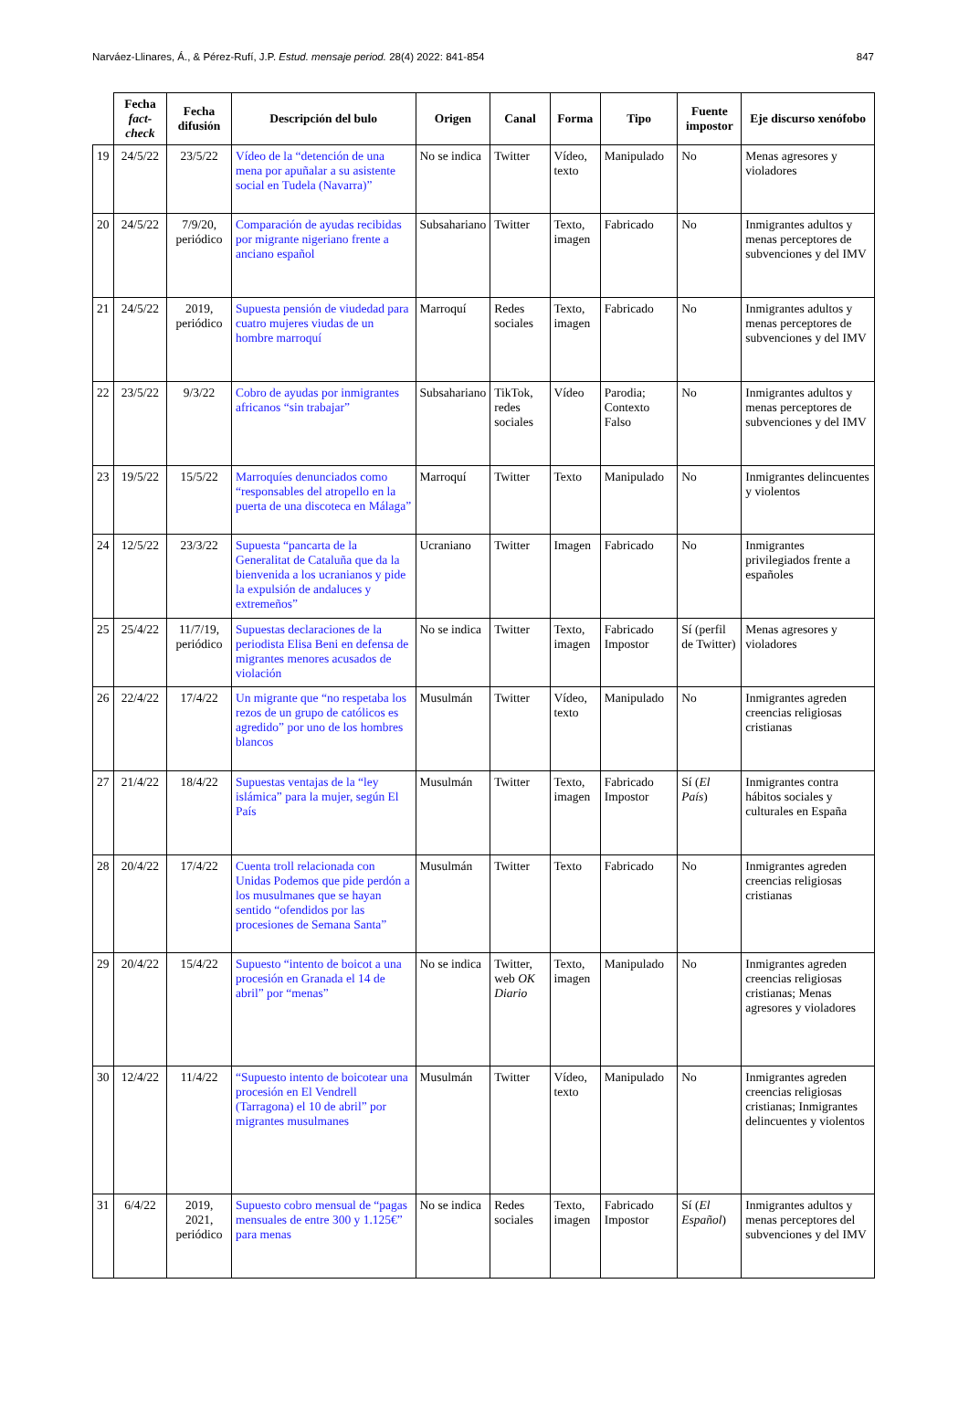Narváez-Llinares, Á., & Pérez-Rufí, J.P. Estud. mensaje period. 28(4) 2022: 841-854 847
| | Fecha fact-check | Fecha difusión | Descripción del bulo | Origen | Canal | Forma | Tipo | Fuente impostor | Eje discurso xenófobo |
| --- | --- | --- | --- | --- | --- | --- | --- | --- | --- |
| 19 | 24/5/22 | 23/5/22 | Vídeo de la “detención de una mena por apuñalar a su asistente social en Tudela (Navarra)” | No se indica | Twitter | Vídeo, texto | Manipulado | No | Menas agresores y violadores |
| 20 | 24/5/22 | 7/9/20, periódico | Comparación de ayudas recibidas por migrante nigeriano frente a anciano español | Subsahariano | Twitter | Texto, imagen | Fabricado | No | Inmigrantes adultos y menas perceptores de subvenciones y del IMV |
| 21 | 24/5/22 | 2019, periódico | Supuesta pensión de viudedad para cuatro mujeres viudas de un hombre marroquí | Marroquí | Redes sociales | Texto, imagen | Fabricado | No | Inmigrantes adultos y menas perceptores de subvenciones y del IMV |
| 22 | 23/5/22 | 9/3/22 | Cobro de ayudas por inmigrantes africanos “sin trabajar” | Subsahariano | TikTok, redes sociales | Vídeo | Parodia; Contexto Falso | No | Inmigrantes adultos y menas perceptores de subvenciones y del IMV |
| 23 | 19/5/22 | 15/5/22 | Marroquíes denunciados como “responsables del atropello en la puerta de una discoteca en Málaga” | Marroquí | Twitter | Texto | Manipulado | No | Inmigrantes delincuentes y violentos |
| 24 | 12/5/22 | 23/3/22 | Supuesta “pancarta de la Generalitat de Cataluña que da la bienvenida a los ucranianos y pide la expulsión de andaluces y extremeños” | Ucraniano | Twitter | Imagen | Fabricado | No | Inmigrantes privilegiados frente a españoles |
| 25 | 25/4/22 | 11/7/19, periódico | Supuestas declaraciones de la periodista Elisa Beni en defensa de migrantes menores acusados de violación | No se indica | Twitter | Texto, imagen | Fabricado Impostor | Sí (perfil de Twitter) | Menas agresores y violadores |
| 26 | 22/4/22 | 17/4/22 | Un migrante que “no respetaba los rezos de un grupo de católicos es agredido” por uno de los hombres blancos | Musulmán | Twitter | Vídeo, texto | Manipulado | No | Inmigrantes agreden creencias religiosas cristianas |
| 27 | 21/4/22 | 18/4/22 | Supuestas ventajas de la “ley islámica” para la mujer, según El País | Musulmán | Twitter | Texto, imagen | Fabricado Impostor | Sí ( El País ) | Inmigrantes contra hábitos sociales y culturales en España |
| 28 | 20/4/22 | 17/4/22 | Cuenta troll relacionada con Unidas Podemos que pide perdón a los musulmanes que se hayan sentido “ofendidos por las procesiones de Semana Santa” | Musulmán | Twitter | Texto | Fabricado | No | Inmigrantes agreden creencias religiosas cristianas |
| 29 | 20/4/22 | 15/4/22 | Supuesto “intento de boicot a una procesión en Granada el 14 de abril” por “menas” | No se indica | Twitter, web OK Diario | Texto, imagen | Manipulado | No | Inmigrantes agreden creencias religiosas cristianas; Menas agresores y violadores |
| 30 | 12/4/22 | 11/4/22 | “Supuesto intento de boicotear una procesión en El Vendrell (Tarragona) el 10 de abril” por migrantes musulmanes | Musulmán | Twitter | Vídeo, texto | Manipulado | No | Inmigrantes agreden creencias religiosas cristianas; Inmigrantes delincuentes y violentos |
| 31 | 6/4/22 | 2019, 2021, periódico | Supuesto cobro mensual de “pagas mensuales de entre 300 y 1.125€” para menas | No se indica | Redes sociales | Texto, imagen | Fabricado Impostor | Sí ( El Español ) | Inmigrantes adultos y menas perceptores del subvenciones y del IMV |